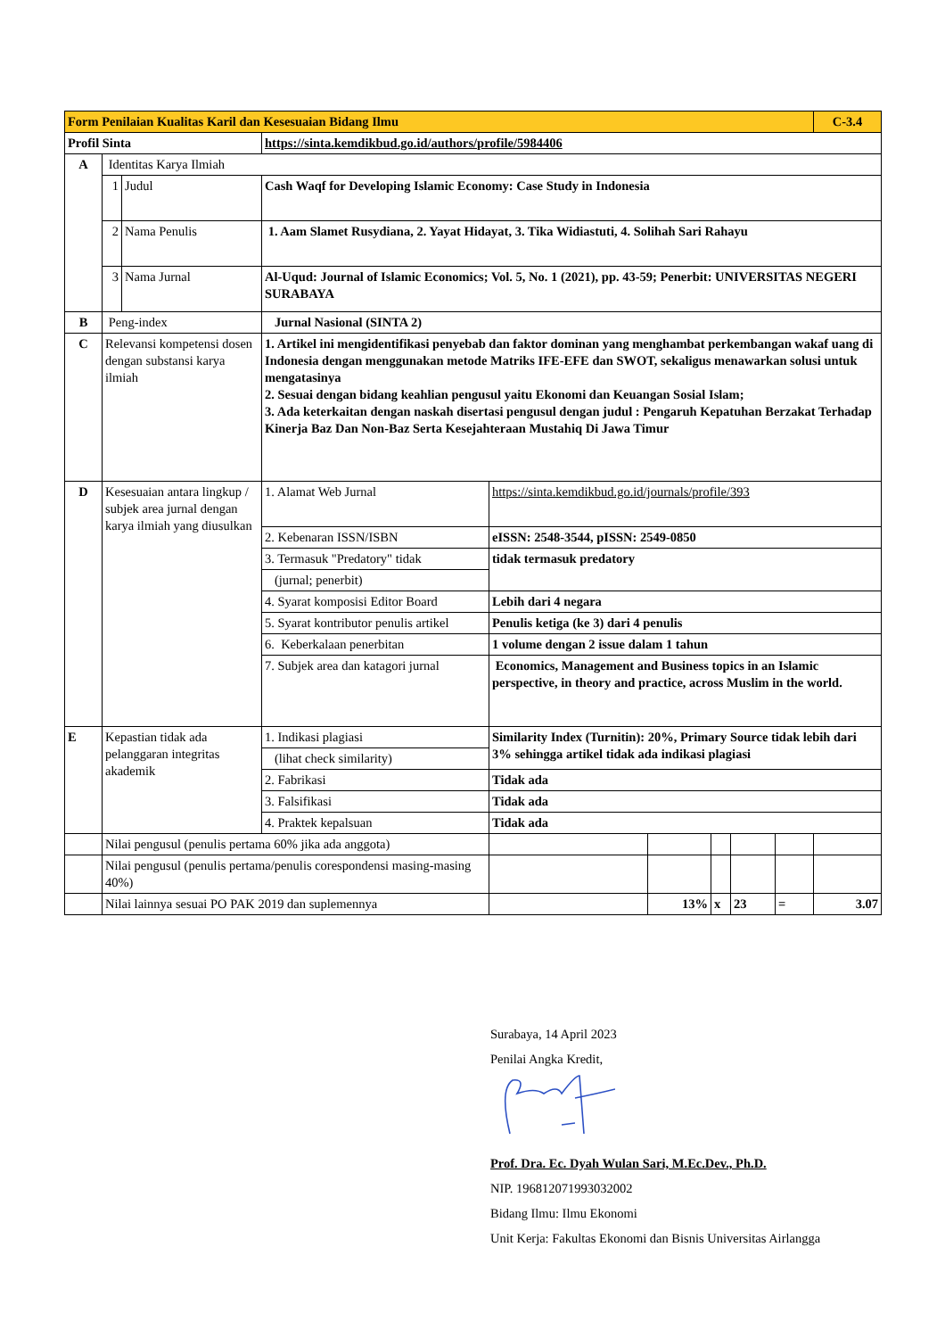| Form Penilaian Kualitas Karil dan Kesesuaian Bidang Ilmu | | | | | | | | | C-3.4 |
| Profil Sinta | | | https://sinta.kemdikbud.go.id/authors/profile/5984406 | | | | | | |
| A | Identitas Karya Ilmiah | | | | | | | | |
| | 1 | Judul | Cash Waqf for Developing Islamic Economy: Case Study in Indonesia | | | | | | |
| | 2 | Nama Penulis | 1. Aam Slamet Rusydiana, 2. Yayat Hidayat, 3. Tika Widiastuti, 4. Solihah Sari Rahayu | | | | | | |
| | 3 | Nama Jurnal | Al-Uqud: Journal of Islamic Economics; Vol. 5, No. 1 (2021), pp. 43-59; Penerbit: UNIVERSITAS NEGERI SURABAYA | | | | | | |
| B | Peng-index | | Jurnal Nasional (SINTA 2) | | | | | | |
| C | Relevansi kompetensi dosen dengan substansi karya ilmiah | | 1. Artikel ini mengidentifikasi penyebab dan faktor dominan yang menghambat perkembangan wakaf uang di Indonesia dengan menggunakan metode Matriks IFE-EFE dan SWOT, sekaligus menawarkan solusi untuk mengatasinya 2. Sesuai dengan bidang keahlian pengusul yaitu Ekonomi dan Keuangan Sosial Islam; 3. Ada keterkaitan dengan naskah disertasi pengusul dengan judul : Pengaruh Kepatuhan Berzakat Terhadap Kinerja Baz Dan Non-Baz Serta Kesejahteraan Mustahiq Di Jawa Timur | | | | | | |
| D | Kesesuaian antara lingkup / subjek area jurnal dengan karya ilmiah yang diusulkan | | 1. Alamat Web Jurnal | https://sinta.kemdikbud.go.id/journals/profile/393 | | | | | |
| | | | 2. Kebenaran ISSN/ISBN | eISSN: 2548-3544, pISSN: 2549-0850 | | | | | |
| | | | 3. Termasuk "Predatory" tidak | tidak termasuk predatory | | | | | |
| | | | (jurnal; penerbit) | | | | | | |
| | | | 4. Syarat komposisi Editor Board | Lebih dari 4 negara | | | | | |
| | | | 5. Syarat kontributor penulis artikel | Penulis ketiga (ke 3) dari 4 penulis | | | | | |
| | | | 6. Keberkalaan penerbitan | 1 volume dengan 2 issue dalam 1 tahun | | | | | |
| | | | 7. Subjek area dan katagori jurnal | Economics, Management and Business topics in an Islamic perspective, in theory and practice, across Muslim in the world. | | | | | |
| E | Kepastian tidak ada pelanggaran integritas akademik | | 1. Indikasi plagiasi | Similarity Index (Turnitin): 20%, Primary Source tidak lebih dari 3% sehingga artikel tidak ada indikasi plagiasi | | | | | |
| | | | (lihat check similarity) | | | | | | |
| | | | 2. Fabrikasi | Tidak ada | | | | | |
| | | | 3. Falsifikasi | Tidak ada | | | | | |
| | | | 4. Praktek kepalsuan | Tidak ada | | | | | |
| | Nilai pengusul (penulis pertama 60% jika ada anggota) | | | | | | | | |
| | Nilai pengusul (penulis pertama/penulis corespondensi masing-masing 40%) | | | | | | | | |
| | Nilai lainnya sesuai PO PAK 2019 dan suplemennya | | | | 13% | x | 23 | = | 3.07 |
Surabaya, 14 April 2023
Penilai Angka Kredit,
Prof. Dra. Ec. Dyah Wulan Sari, M.Ec.Dev., Ph.D.
NIP. 196812071993032002
Bidang Ilmu: Ilmu Ekonomi
Unit Kerja: Fakultas Ekonomi dan Bisnis Universitas Airlangga